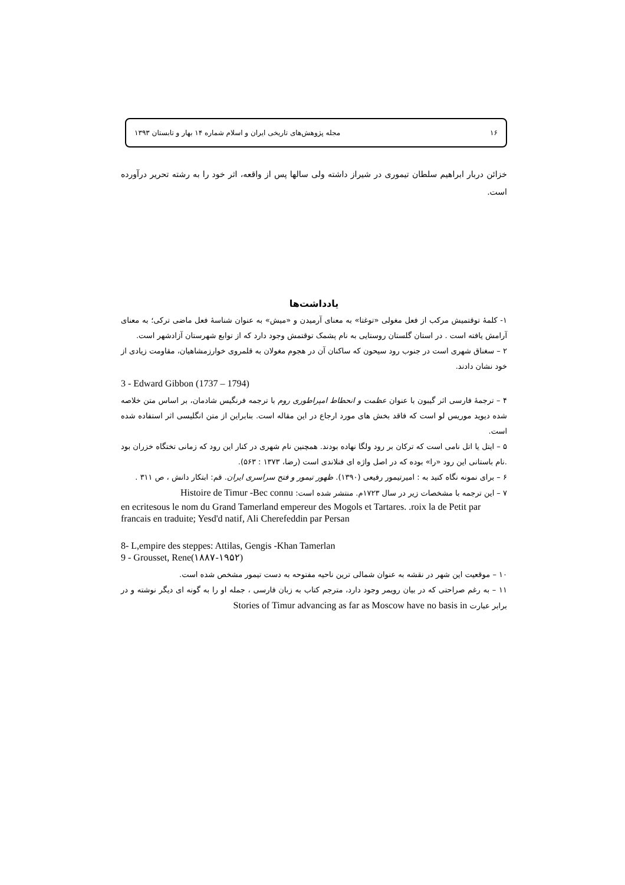۱۶ مجله پژوهش‌های تاریخی ایران و اسلام شماره ۱۴ بهار و تابستان ۱۳۹۳
خزائن دربار ابراهیم سلطان تیموری در شیراز داشته ولی سالها پس از واقعه، اثر خود را به رشته تحریر درآورده است.
یادداشت‌ها
۱- کلمهٔ توقتمیش مرکب از فعل مغولی «توغتا» به معنای آرمیدن و «میش» به عنوان شناسهٔ فعل ماضی ترکی؛ به معنای آرامش یافته است . در استان گلستان روستایی به نام پشمک توقتمش وجود دارد که از توابع شهرستان آزادشهر است.
۲ – سغناق شهری است در جنوب رود سیحون که ساکنان آن در هجوم مغولان به قلمروی خوارزمشاهیان، مقاومت زیادی از خود نشان دادند.
3 - Edward Gibbon (1737 – 1794)
۴ – ترجمهٔ فارسی اثر گیبون با عنوان عظمت و انحطاط امپراطوری روم با ترجمه فرنگیس شادمان، بر اساس متن خلاصه شده دیوید موریس لو است که فاقد بخش های مورد ارجاع در این مقاله است. بنابراین از متن انگلیسی اثر استفاده شده است.
۵ – ایتل یا اتل نامی است که ترکان بر رود ولگا نهاده بودند. همچنین نام شهری در کنار این رود که زمانی تختگاه خزران بود .نام باستانی این رود «را» بوده که در اصل واژه ای فنلاندی است (رضا، ۱۳۷۳ : ۵۶۳).
۶ – برای نمونه نگاه کنید به : امیرتیمور رفیعی (۱۳۹۰). ظهور تیمور و فتح سراسری ایران. قم: ابتکار دانش ، ص ۳۱۱ .
۷ – این ترجمه با مشخصات زیر در سال ۱۷۲۳م. منتشر شده است: Histoire de Timur -Bec connu
en ecritesous le nom du Grand Tamerland empereur des Mogols et Tartares. .roix la de Petit par francais en traduite; Yesd'd natif, Ali Cherefeddin par Persan
8- L,empire des steppes: Attilas, Gengis -Khan Tamerlan
9 - Grousset, Rene(۱۸۸۷-۱۹۵۲)
۱۰ – موقعیت این شهر در نقشه به عنوان شمالی ترین ناحیه مفتوحه به دست تیمور مشخص شده است.
۱۱ – به رغم صراحتی که در بیان رویمر وجود دارد، مترجم کتاب به زبان فارسی ، جمله او را به گونه ای دیگر نوشته و در برابر عبارت Stories of Timur advancing as far as Moscow have no basis in